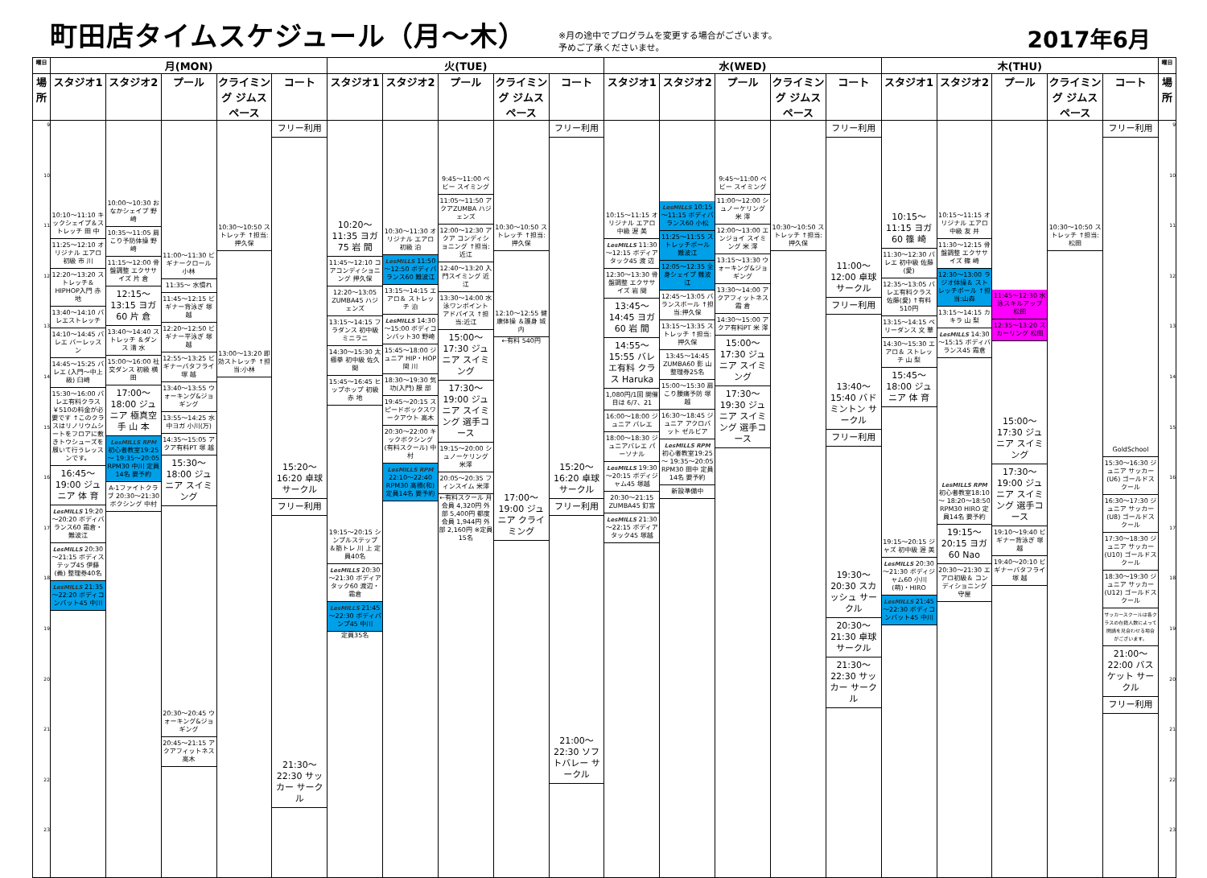町田店タイムスケジュール（月～木）
※月の途中でプログラムを変更する場合がございます。
予めご了承くださいませ。
2017年6月
| 曜日 | 月(MON) | | | | | 火(TUE) | | | | | 水(WED) | | | | | 木(THU) | | | | | 曜日 |
| --- | --- | --- | --- | --- | --- | --- | --- | --- | --- | --- | --- | --- | --- | --- | --- | --- | --- | --- | --- | --- | --- |
| 場所 | スタジオ1 | スタジオ2 | プール | クライミング ジムスペース | コート | スタジオ1 | スタジオ2 | プール | クライミング ジムスペース | コート | スタジオ1 | スタジオ2 | プール | クライミング ジムスペース | コート | スタジオ1 | スタジオ2 | プール | クライミング ジムスペース | コート | 場所 |
| 9 10 11 12 13 14 15 16 17 18 19 20 21 22 23 | 10:10～11:10 キックシェイプ＆ストレッチ 田 中 11:25～12:10 オリジナル エアロ初級 市 川 12:20～13:20 ストレッチ＆ HIPHOP入門 赤 地 13:40～14:10 バレエストレッチ 14:10～14:45 バレエ バーレッスン 14:45～15:25 バレエ (入門～中上級) 臼崎 15:30～16:00 バレエ有料クラス ￥510の料金が必要です ↑このクラスはリノリウムシートをフロアに敷きトウシューズを履いて行うレッスンです。 16:45～19:00 ジュニア 体 育 LesMILLS 19:20～20:20 ボディバランス60 霜倉・難波江 LesMILLS 20:30～21:15 ボディステップ45 伊藤(義) 整理券40名 LesMILLS 21:35～22:20 ボディコンバット45 中川 | 10:00～10:30 おなかシェイプ 野崎 10:35～11:05 肩こり予防体操 野崎 11:15～12:00 骨盤調整 エクササイズ 片 倉 12:15～13:15 ヨガ60 片 倉 13:40～14:40 ストレッチ ＆ダンス 清 水 15:00～16:00 社交ダンス 初級 横 田 17:00～18:00 ジュニア 極真空手 山 本 LesMILLS RPM 初心者教室19:25～ 19:35～20:05 RPM30 中川 定員14名 要予約 A-1ファイトクラブ 20:30～21:30 ボクシング 中村 | 11:00～11:30 ビギナークロール 小林 11:35～ 水慣れ 11:45～12:15 ビギナー背泳ぎ 塚 越 12:20～12:50 ビギナー平泳ぎ 塚 越 12:55～13:25 ビギナーバタフライ 塚 越 13:40～13:55 ウォーキング&ジョギング 13:55～14:25 水中ヨガ 小川(万) 14:35～15:05 アクア有料PT 塚 越 15:30～18:00 ジュニア スイミング 20:30～20:45 ウォーキング&ジョギング 20:45～21:15 アクアフィットネス 高木 | 10:30～10:50 ストレッチ ↑担当:押久保 13:00～13:20 即効ストレッチ ↑担当:小林 | フリー利用 15:20～16:20 卓球 サークル フリー利用 21:30～22:30 サッカー サークル | 10:20～11:35 ヨガ75 岩 間 11:45～12:10 コアコンディショニング 押久保 12:20～13:05 ZUMBA45 ハジェンズ 13:15～14:15 フラダンス 初中級 ミニラニ 14:30～15:30 太極拳 初中級 佐久間 15:45～16:45 ヒップホップ 初級 赤 地 19:15～20:15 シンプルステップ ＆筋トレ 川 上 定員40名 LesMILLS 20:30～21:30 ボディアタック60 渡辺・霜倉 LesMILLS 21:45～22:30 ボディパンプ45 中川 定員35名 | 10:30～11:30 オリジナル エアロ初級 泊 LesMILLS 11:50～12:50 ボディバランス60 難波江 13:15～14:15 エアロ＆ ストレッチ 泊 LesMILLS 14:30～15:00 ボディコンバット30 野崎 15:45～18:00 ジュニア HIP・HOP 関 川 18:30～19:30 気功(入門) 服 部 19:45～20:15 スピードボックスワークアウト 高木 20:30～22:00 キックボクシング (有料スクール) 中 村 LesMILLS RPM 22:10～22:40 RPM30 高橋(和) 定員14名 要予約 | 9:45～11:00 ベビー スイミング 11:05～11:50 アクアZUMBA ハジェンズ 12:00～12:30 アクア コンディショニング ↑担当:近江 12:40～13:20 入門スイミング 近江 13:30～14:00 水泳ワンポイント アドバイス ↑担当:近江 15:00～17:30 ジュニア スイミング 17:30～19:00 ジュニア スイミング 選手コース 19:15～20:00 シュノーケリング 米澤 20:05～20:35 フィンスイム 米澤 ←有料スクール 月 会員 4,320円 外部 5,400円 都度 会員 1,944円 外部 2,160円 ※定員15名 | 10:30～10:50 ストレッチ ↑担当:押久保 12:10～12:55 健康体操 ＆護身 城 内 ←有料 540円 17:00～19:00 ジュニア クライミング | フリー利用 15:20～16:20 卓球 サークル フリー利用 21:00～22:30 ソフトバレー サークル | 10:15～11:15 オリジナル エアロ中級 渥 美 LesMILLS 11:30～12:15 ボディアタック45 渡 辺 12:30～13:30 骨盤調整 エクササイズ 岩 間 13:45～14:45 ヨガ60 岩 間 14:55～15:55 バレエ有料 クラス Haruka 1,080円/1回 開催日は 6/7、21 16:00～18:00 ジュニア バレエ 18:00～18:30 ジュニアバレエ パーソナル LesMILLS 19:30～20:15 ボディジャム45 塚越 20:30～21:15 ZUMBA45 釘宮 LesMILLS 21:30～22:15 ボディアタック45 塚越 | LesMILLS 10:15～11:15 ボディバランス60 小松 11:25～11:55 ストレッチポール 難波江 12:05～12:35 全身シェイプ 難波江 12:45～13:05 バランスボール ↑担当:押久保 13:15～13:35 ストレッチ ↑担当:押久保 13:45～14:45 ZUMBA60 影 山 整理券25名 15:00～15:30 肩こり腰痛予防 塚 越 16:30～18:45 ジュニア アクロバット ゼルビア LesMILLS RPM 初心者教室19:25～ 19:35～20:05 RPM30 田中 定員14名 要予約 新設準備中 | 9:45～11:00 ベビー スイミング 11:00～12:00 シュノーケリング 米 澤 12:00～13:00 エンジョイ スイミング 米 澤 13:15～13:30 ウォーキング&ジョギング 13:30～14:00 アクアフィットネス 霜 倉 14:30～15:00 アクア有料PT 米 澤 15:00～17:30 ジュニア スイミング 17:30～19:30 ジュニア スイミング 選手コース | 10:30～10:50 ストレッチ ↑担当:押久保 | フリー利用 11:00～12:00 卓球 サークル フリー利用 13:40～15:40 バドミントン サークル フリー利用 19:30～20:30 スカッシュ サークル 20:30～21:30 卓球 サークル 21:30～22:30 サッカー サークル | 10:15～11:15 ヨガ60 篠 崎 11:30～12:30 バレエ 初中級 佐藤(愛) 12:35～13:05 バレエ有料クラス 佐藤(愛) ↑有料 510円 13:15～14:15 ベリーダンス 文 華 14:30～15:30 エアロ＆ ストレッチ 山 梨 15:45～18:00 ジュニア 体 育 19:15～20:15 ジャズ 初中級 渥 美 LesMILLS 20:30～21:30 ボディジャム60 小川(萌)・HIRO LesMILLS 21:45～22:30 ボディコンバット45 中川 | 10:15～11:15 オリジナル エアロ中級 友 井 11:30～12:15 骨盤調整 エクササイズ 篠 崎 12:30～13:00 ラジオ体操＆ ストレッチポール ↑担当:山森 13:15～14:15 カキラ 山 梨 LesMILLS 14:30～15:15 ボディバランス45 霜倉 LesMILLS RPM 初心者教室18:10～ 18:20～18:50 RPM30 HIRO 定員14名 要予約 19:15～20:15 ヨガ60 Nao 20:30～21:30 エアロ初級＆ コンディショニング 守屋 | 11:45～12:30 水泳スキルアップ 松田 12:35～13:20 スカーリング 松田 15:00～17:30 ジュニア スイミング 17:30～19:00 ジュニア スイミング 選手コース 19:10～19:40 ビギナー背泳ぎ 塚 越 19:40～20:10 ビギナーバタフライ 塚 越 | 10:30～10:50 ストレッチ ↑担当:松田 | フリー利用 GoldSchool 15:30～16:30 ジュニア サッカー(U6) ゴールドスクール 16:30～17:30 ジュニア サッカー(U8) ゴールドスクール 17:30～18:30 ジュニア サッカー(U10) ゴールドスクール 18:30～19:30 ジュニア サッカー(U12) ゴールドスクール サッカースクールは各クラスの在籍人数によって開講を見合わせる場合がございます。 21:00～22:00 バスケット サークル フリー利用 | 9 10 11 12 13 14 15 16 17 18 19 20 21 22 23 |